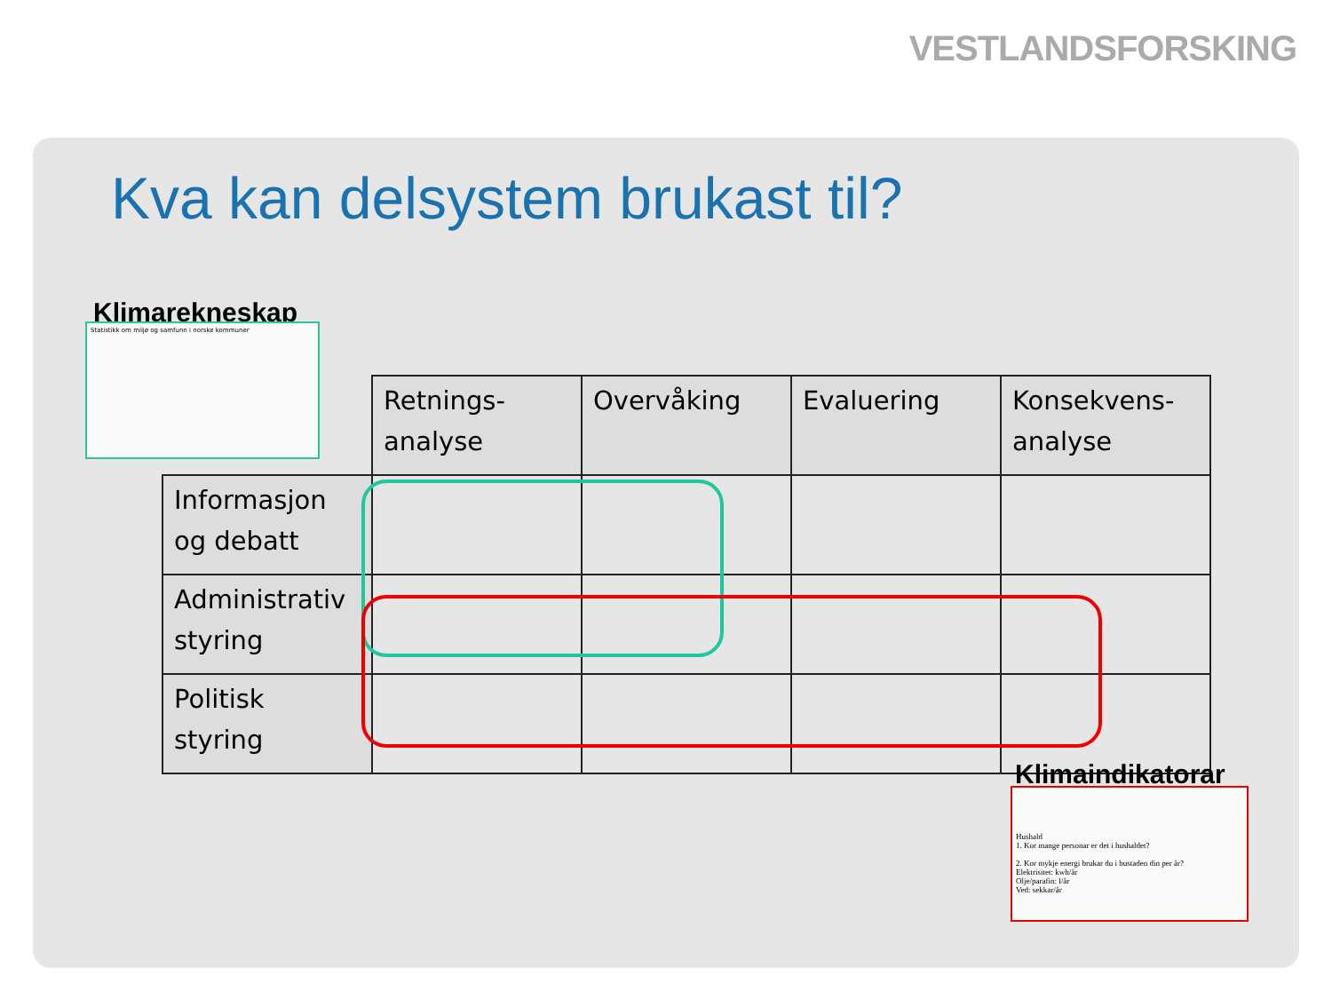VESTLANDSFORSKING
Kva kan delsystem brukast til?
Klimarekneskap
Statistikk om miljø og samfunn i norske kommuner
| | Retnings- analyse | Overvåking | Evaluering | Konsekvens- analyse |
| --- | --- | --- | --- | --- |
| Informasjon og debatt | | | | |
| Administrativ styring | | | | |
| Politisk styring | | | | |
Klimaindikatorar
Hushald
1. Kor mange personar er det i hushaldet?
2. Kor mykje energi brukar du i bustaden din per år?
Elektrisitet: kwh/år
Olje/parafin: l/år
Ved: sekkar/år